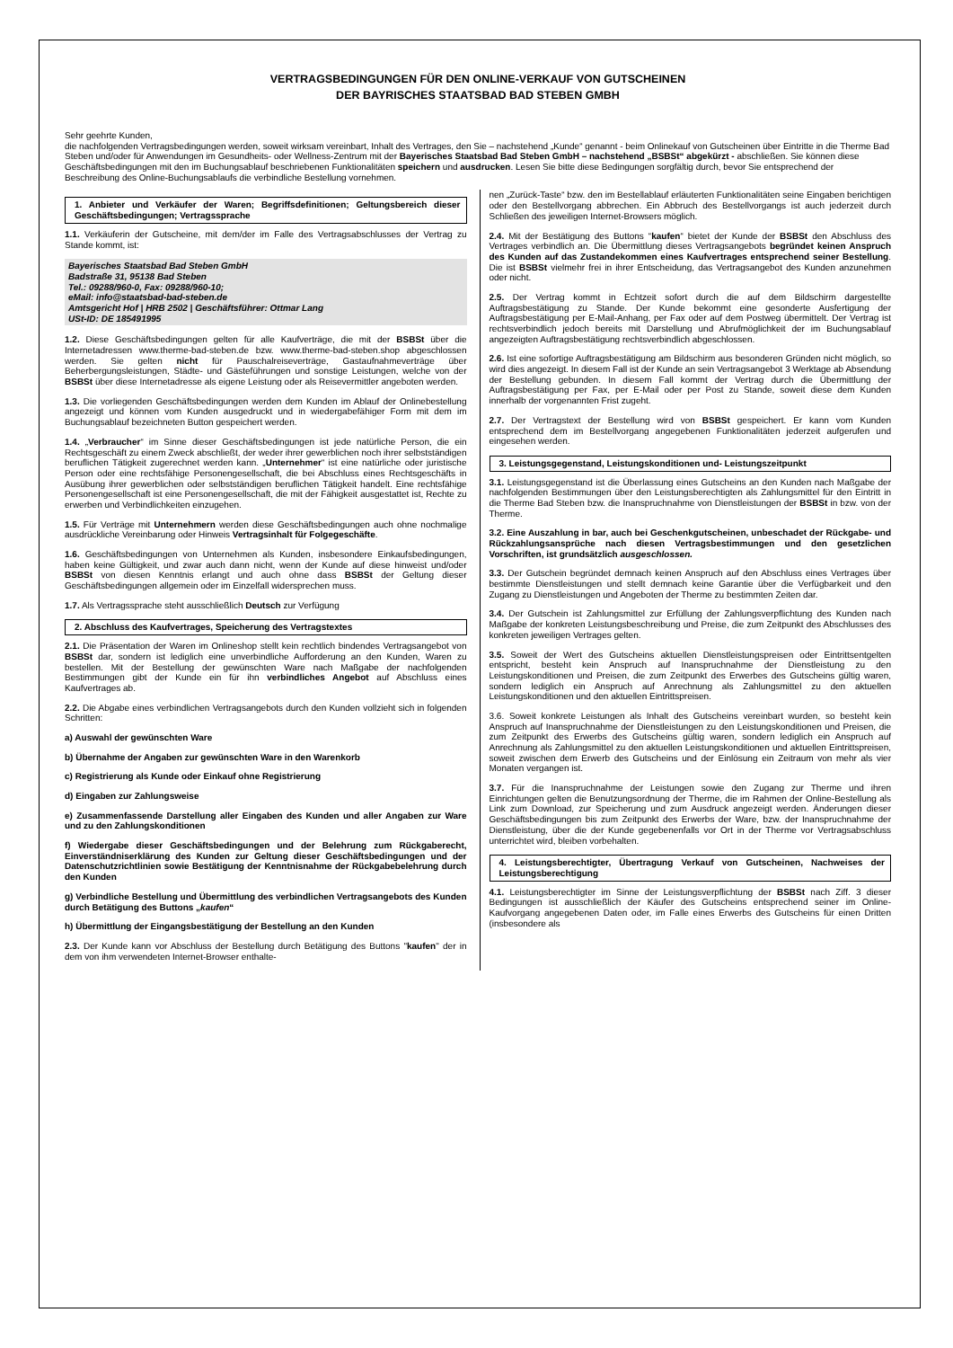VERTRAGSBEDINGUNGEN FÜR DEN ONLINE-VERKAUF VON GUTSCHEINEN
DER BAYRISCHES STAATSBAD BAD STEBEN GMBH
Sehr geehrte Kunden,
die nachfolgenden Vertragsbedingungen werden, soweit wirksam vereinbart, Inhalt des Vertrages, den Sie – nachstehend „Kunde“ genannt - beim Onlinekauf von Gutscheinen über Eintritte in die Therme Bad Steben und/oder für Anwendungen im Gesundheits- oder Wellness-Zentrum mit der Bayerisches Staatsbad Bad Steben GmbH – nachstehend „BSBSt“ abgekürzt - abschließen. Sie können diese Geschäftsbedingungen mit den im Buchungsablauf beschriebenen Funktionalitäten speichern und ausdrucken. Lesen Sie bitte diese Bedingungen sorgfältig durch, bevor Sie entsprechend der Beschreibung des Online-Buchungsablaufs die verbindliche Bestellung vornehmen.
1. Anbieter und Verkäufer der Waren; Begriffsdefinitionen; Geltungsbereich dieser Geschäftsbedingungen; Vertragssprache
1.1. Verkäuferin der Gutscheine, mit dem/der im Falle des Vertragsabschlusses der Vertrag zu Stande kommt, ist:
Bayerisches Staatsbad Bad Steben GmbH
Badstraße 31, 95138 Bad Steben
Tel.: 09288/960-0, Fax: 09288/960-10;
eMail: info@staatsbad-bad-steben.de
Amtsgericht Hof | HRB 2502 | Geschäftsführer: Ottmar Lang
USt-ID: DE 185491995
1.2. Diese Geschäftsbedingungen gelten für alle Kaufverträge, die mit der BSBSt über die Internetadressen www.therme-bad-steben.de bzw. www.therme-bad-steben.shop abgeschlossen werden. Sie gelten nicht für Pauschalreiseverträge, Gastaufnahmeverträge über Beherbergungsleistungen, Städte- und Gästeführungen und sonstige Leistungen, welche von der BSBSt über diese Internetadresse als eigene Leistung oder als Reisevermittler angeboten werden.
1.3. Die vorliegenden Geschäftsbedingungen werden dem Kunden im Ablauf der Onlinebestellung angezeigt und können vom Kunden ausgedruckt und in wiedergabefähiger Form mit dem im Buchungsablauf bezeichneten Button gespeichert werden.
1.4. „Verbraucher“ im Sinne dieser Geschäftsbedingungen ist jede natürliche Person, die ein Rechtsgeschäft zu einem Zweck abschließt, der weder ihrer gewerblichen noch ihrer selbstständigen beruflichen Tätigkeit zugerechnet werden kann. „Unternehmer“ ist eine natürliche oder juristische Person oder eine rechtsfähige Personengesellschaft, die bei Abschluss eines Rechtsgeschäfts in Ausübung ihrer gewerblichen oder selbstständigen beruflichen Tätigkeit handelt. Eine rechtsfähige Personengesellschaft ist eine Personengesellschaft, die mit der Fähigkeit ausgestattet ist, Rechte zu erwerben und Verbindlichkeiten einzugehen.
1.5. Für Verträge mit Unternehmern werden diese Geschäftsbedingungen auch ohne nochmalige ausdrückliche Vereinbarung oder Hinweis Vertragsinhalt für Folgegeschäfte.
1.6. Geschäftsbedingungen von Unternehmen als Kunden, insbesondere Einkaufsbedingungen, haben keine Gültigkeit, und zwar auch dann nicht, wenn der Kunde auf diese hinweist und/oder BSBSt von diesen Kenntnis erlangt und auch ohne dass BSBSt der Geltung dieser Geschäftsbedingungen allgemein oder im Einzelfall widersprechen muss.
1.7. Als Vertragssprache steht ausschließlich Deutsch zur Verfügung
2. Abschluss des Kaufvertrages, Speicherung des Vertragstextes
2.1. Die Präsentation der Waren im Onlineshop stellt kein rechtlich bindendes Vertragsangebot von BSBSt dar, sondern ist lediglich eine unverbindliche Aufforderung an den Kunden, Waren zu bestellen. Mit der Bestellung der gewünschten Ware nach Maßgabe der nachfolgenden Bestimmungen gibt der Kunde ein für ihn verbindliches Angebot auf Abschluss eines Kaufvertrages ab.
2.2. Die Abgabe eines verbindlichen Vertragsangebots durch den Kunden vollzieht sich in folgenden Schritten:
a) Auswahl der gewünschten Ware
b) Übernahme der Angaben zur gewünschten Ware in den Warenkorb
c) Registrierung als Kunde oder Einkauf ohne Registrierung
d) Eingaben zur Zahlungsweise
e) Zusammenfassende Darstellung aller Eingaben des Kunden und aller Angaben zur Ware und zu den Zahlungskonditionen
f) Wiedergabe dieser Geschäftsbedingungen und der Belehrung zum Rückgaberecht, Einverständniserklärung des Kunden zur Geltung dieser Geschäftsbedingungen und der Datenschutzrichtlinien sowie Bestätigung der Kenntnisnahme der Rückgabebelehrung durch den Kunden
g) Verbindliche Bestellung und Übermittlung des verbindlichen Vertragsangebots des Kunden durch Betätigung des Buttons „kaufen“
h) Übermittlung der Eingangsbestätigung der Bestellung an den Kunden
2.3. Der Kunde kann vor Abschluss der Bestellung durch Betätigung des Buttons "kaufen" der in dem von ihm verwendeten Internet-Browser enthalte-
nen „Zurück-Taste“ bzw. den im Bestellablauf erläuterten Funktionalitäten seine Eingaben berichtigen oder den Bestellvorgang abbrechen. Ein Abbruch des Bestellvorgangs ist auch jederzeit durch Schließen des jeweiligen Internet-Browsers möglich.
2.4. Mit der Bestätigung des Buttons “kaufen“ bietet der Kunde der BSBSt den Abschluss des Vertrages verbindlich an. Die Übermittlung dieses Vertragsangebots begründet keinen Anspruch des Kunden auf das Zustandekommen eines Kaufvertrages entsprechend seiner Bestellung. Die ist BSBSt vielmehr frei in ihrer Entscheidung, das Vertragsangebot des Kunden anzunehmen oder nicht.
2.5. Der Vertrag kommt in Echtzeit sofort durch die auf dem Bildschirm dargestellte Auftragsbestätigung zu Stande. Der Kunde bekommt eine gesonderte Ausfertigung der Auftragsbestätigung per E-Mail-Anhang, per Fax oder auf dem Postweg übermittelt. Der Vertrag ist rechtsverbindlich jedoch bereits mit Darstellung und Abrufmöglichkeit der im Buchungsablauf angezeigten Auftragsbestätigung rechtsverbindlich abgeschlossen.
2.6. Ist eine sofortige Auftragsbestätigung am Bildschirm aus besonderen Gründen nicht möglich, so wird dies angezeigt. In diesem Fall ist der Kunde an sein Vertragsangebot 3 Werktage ab Absendung der Bestellung gebunden. In diesem Fall kommt der Vertrag durch die Übermittlung der Auftragsbestätigung per Fax, per E-Mail oder per Post zu Stande, soweit diese dem Kunden innerhalb der vorgenannten Frist zugeht.
2.7. Der Vertragstext der Bestellung wird von BSBSt gespeichert. Er kann vom Kunden entsprechend dem im Bestellvorgang angegebenen Funktionalitäten jederzeit aufgerufen und eingesehen werden.
3. Leistungsgegenstand, Leistungskonditionen und- Leistungszeitpunkt
3.1. Leistungsgegenstand ist die Überlassung eines Gutscheins an den Kunden nach Maßgabe der nachfolgenden Bestimmungen über den Leistungsberechtigten als Zahlungsmittel für den Eintritt in die Therme Bad Steben bzw. die Inanspruchnahme von Dienstleistungen der BSBSt in bzw. von der Therme.
3.2. Eine Auszahlung in bar, auch bei Geschenkgutscheinen, unbeschadet der Rückgabe- und Rückzahlungsansprüche nach diesen Vertragsbestimmungen und den gesetzlichen Vorschriften, ist grundsätzlich ausgeschlossen.
3.3. Der Gutschein begründet demnach keinen Anspruch auf den Abschluss eines Vertrages über bestimmte Dienstleistungen und stellt demnach keine Garantie über die Verfügbarkeit und den Zugang zu Dienstleistungen und Angeboten der Therme zu bestimmten Zeiten dar.
3.4. Der Gutschein ist Zahlungsmittel zur Erfüllung der Zahlungsverpflichtung des Kunden nach Maßgabe der konkreten Leistungsbeschreibung und Preise, die zum Zeitpunkt des Abschlusses des konkreten jeweiligen Vertrages gelten.
3.5. Soweit der Wert des Gutscheins aktuellen Dienstleistungspreisen oder Eintrittsentgelten entspricht, besteht kein Anspruch auf Inanspruchnahme der Dienstleistung zu den Leistungskonditionen und Preisen, die zum Zeitpunkt des Erwerbes des Gutscheins gültig waren, sondern lediglich ein Anspruch auf Anrechnung als Zahlungsmittel zu den aktuellen Leistungskonditionen und den aktuellen Eintrittspreisen.
3.6. Soweit konkrete Leistungen als Inhalt des Gutscheins vereinbart wurden, so besteht kein Anspruch auf Inanspruchnahme der Dienstleistungen zu den Leistungskonditionen und Preisen, die zum Zeitpunkt des Erwerbs des Gutscheins gültig waren, sondern lediglich ein Anspruch auf Anrechnung als Zahlungsmittel zu den aktuellen Leistungskonditionen und aktuellen Eintrittspreisen, soweit zwischen dem Erwerb des Gutscheins und der Einlösung ein Zeitraum von mehr als vier Monaten vergangen ist.
3.7. Für die Inanspruchnahme der Leistungen sowie den Zugang zur Therme und ihren Einrichtungen gelten die Benutzungsordnung der Therme, die im Rahmen der Online-Bestellung als Link zum Download, zur Speicherung und zum Ausdruck angezeigt werden. Änderungen dieser Geschäftsbedingungen bis zum Zeitpunkt des Erwerbs der Ware, bzw. der Inanspruchnahme der Dienstleistung, über die der Kunde gegebenenfalls vor Ort in der Therme vor Vertragsabschluss unterrichtet wird, bleiben vorbehalten.
4. Leistungsberechtigter, Übertragung Verkauf von Gutscheinen, Nachweises der Leistungsberechtigung
4.1. Leistungsberechtigter im Sinne der Leistungsverpflichtung der BSBSt nach Ziff. 3 dieser Bedingungen ist ausschließlich der Käufer des Gutscheins entsprechend seiner im Online-Kaufvorgang angegebenen Daten oder, im Falle eines Erwerbs des Gutscheins für einen Dritten (insbesondere als